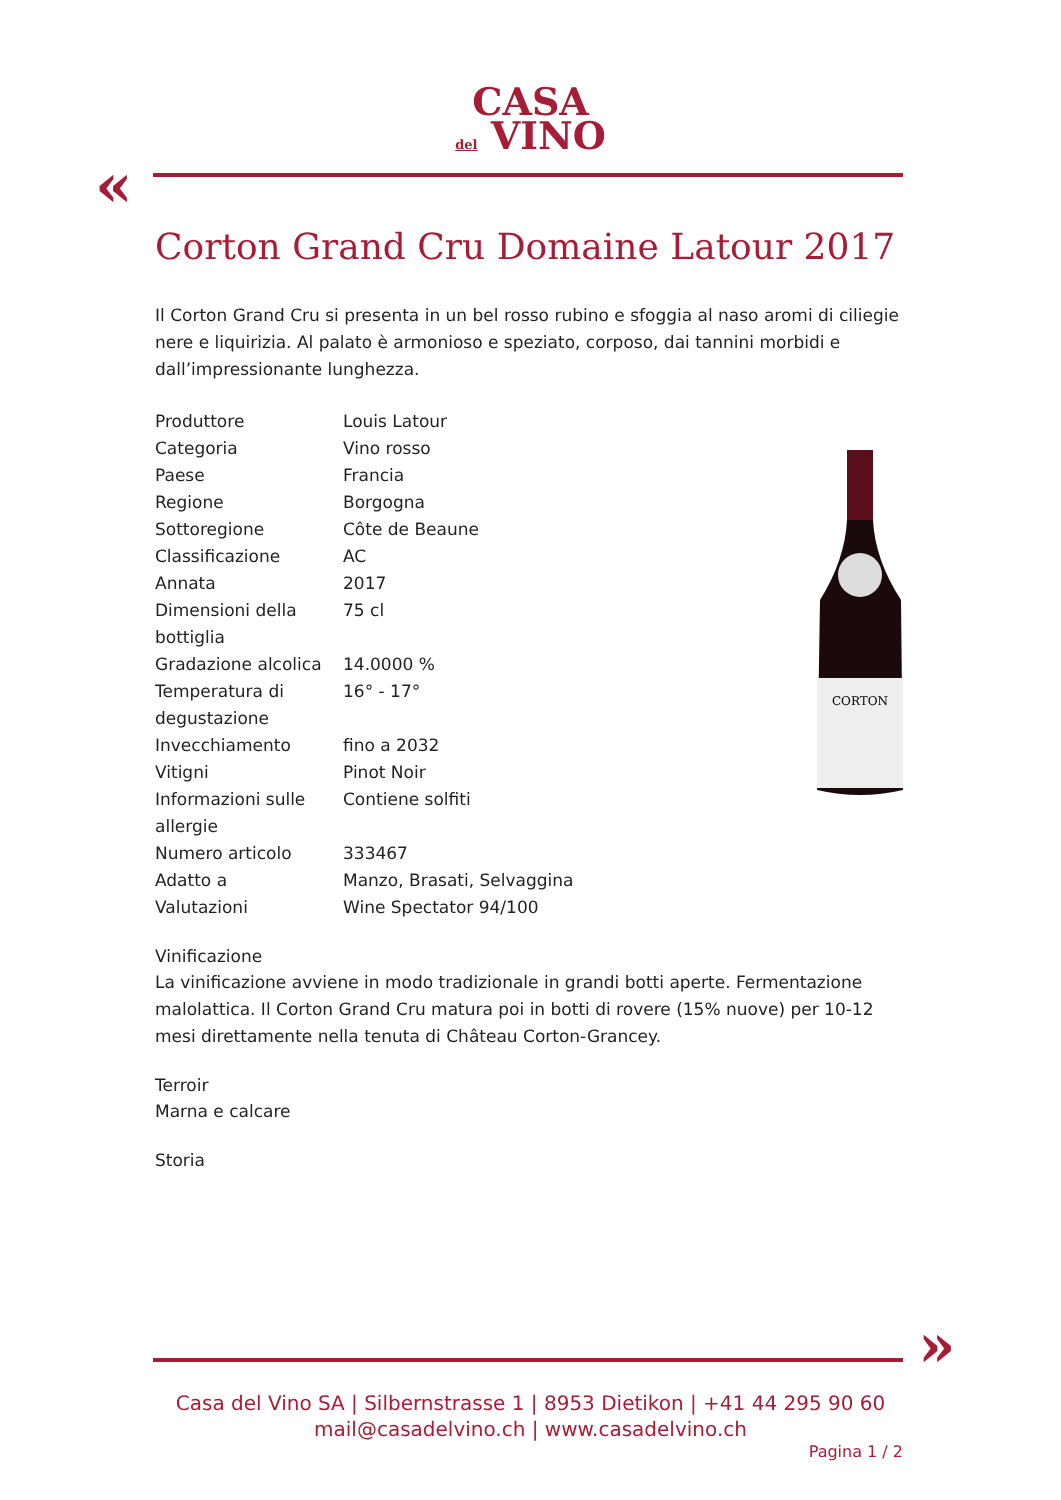CASA
del VINO
«
CORTON
Corton Grand Cru Domaine Latour 2017
Il Corton Grand Cru si presenta in un bel rosso rubino e sfoggia al naso aromi di ciliegie nere e liquirizia. Al palato è armonioso e speziato, corposo, dai tannini morbidi e dall’impressionante lunghezza.
| Produttore | Louis Latour |
| Categoria | Vino rosso |
| Paese | Francia |
| Regione | Borgogna |
| Sottoregione | Côte de Beaune |
| Classificazione | AC |
| Annata | 2017 |
| Dimensioni della bottiglia | 75 cl |
| Gradazione alcolica | 14.0000 % |
| Temperatura di degustazione | 16° - 17° |
| Invecchiamento | fino a 2032 |
| Vitigni | Pinot Noir |
| Informazioni sulle allergie | Contiene solfiti |
| Numero articolo | 333467 |
| Adatto a | Manzo, Brasati, Selvaggina |
| Valutazioni | Wine Spectator 94/100 |
Vinificazione
La vinificazione avviene in modo tradizionale in grandi botti aperte. Fermentazione malolattica. Il Corton Grand Cru matura poi in botti di rovere (15% nuove) per 10-12 mesi direttamente nella tenuta di Château Corton-Grancey.
Terroir
Marna e calcare
Storia
»
Casa del Vino SA | Silbernstrasse 1 | 8953 Dietikon | +41 44 295 90 60
mail@casadelvino.ch | www.casadelvino.ch
Pagina 1 / 2